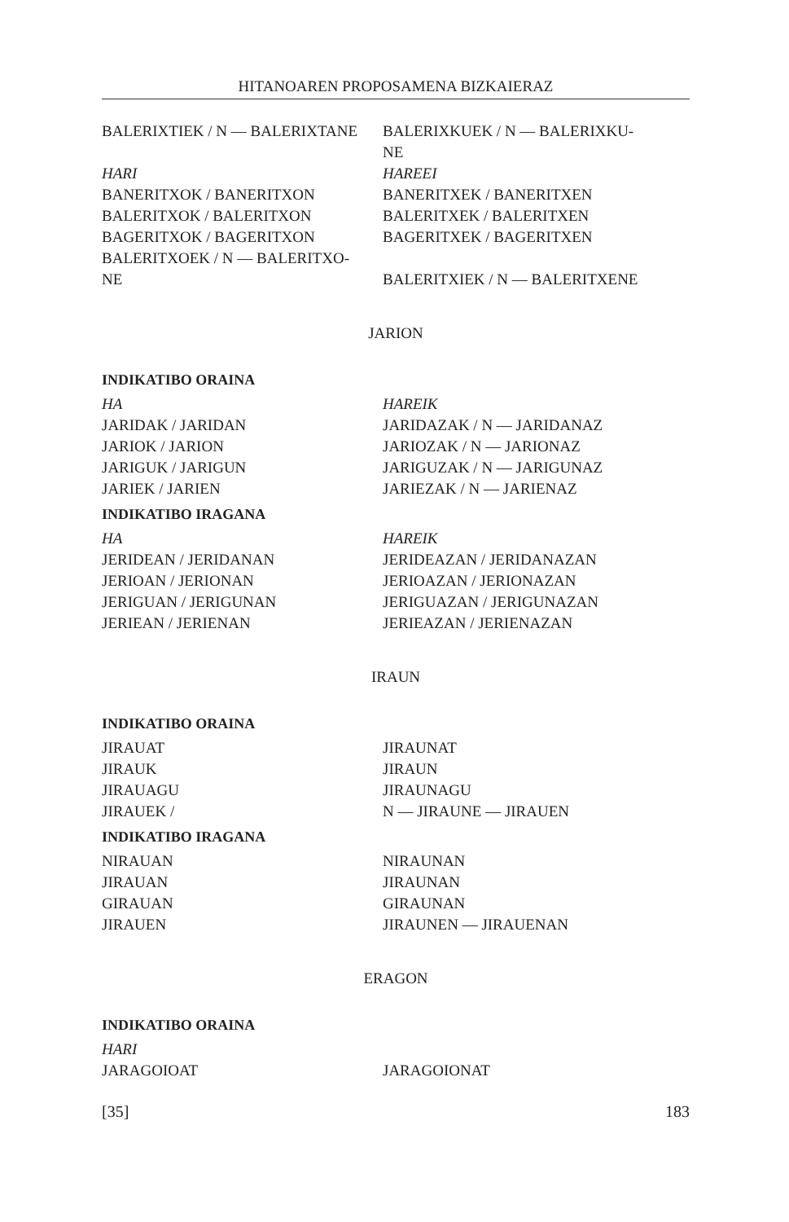HITANOAREN PROPOSAMENA BIZKAIERAZ
BALERIXTIEK / N — BALERIXTANE BALERIXKUEK / N — BALERIXKU-
NE
HARI HAREEI
BANERITXOK / BANERITXON BANERITXEK / BANERITXEN
BALERITXOK / BALERITXON BALERITXEK / BALERITXEN
BAGERITXOK / BAGERITXON BAGERITXEK / BAGERITXEN
BALERITXOEK / N — BALERITXO-
NE
BALERITXIEK / N — BALERITXENE
JARION
INDIKATIBO ORAINA
HA HAREIK
JARIDAK / JARIDAN JARIDAZAK / N — JARIDANAZ
JARIOK / JARION JARIOZAK / N — JARIONAZ
JARIGUK / JARIGUN JARIGUZAK / N — JARIGUNAZ
JARIEK / JARIEN JARIEZAK / N — JARIENAZ
INDIKATIBO IRAGANA
HA HAREIK
JERIDEAN / JERIDANAN JERIDEAZAN / JERIDANAZAN
JERIOAN / JERIONAN JERIOAZAN / JERIONAZAN
JERIGUAN / JERIGUNAN JERIGUAZAN / JERIGUNAZAN
JERIEAN / JERIENAN JERIEAZAN / JERIENAZAN
IRAUN
INDIKATIBO ORAINA
JIRAUAT JIRAUNAT
JIRAUK JIRAUN
JIRAUAGU JIRAUNAGU
JIRAUEK / N — JIRAUNE — JIRAUEN
INDIKATIBO IRAGANA
NIRAUAN NIRAUNAN
JIRAUAN JIRAUNAN
GIRAUAN GIRAUNAN
JIRAUEN JIRAUNEN — JIRAUENAN
ERAGON
INDIKATIBO ORAINA
HARI
JARAGOIOAT JARAGOIONAT
[35] 183